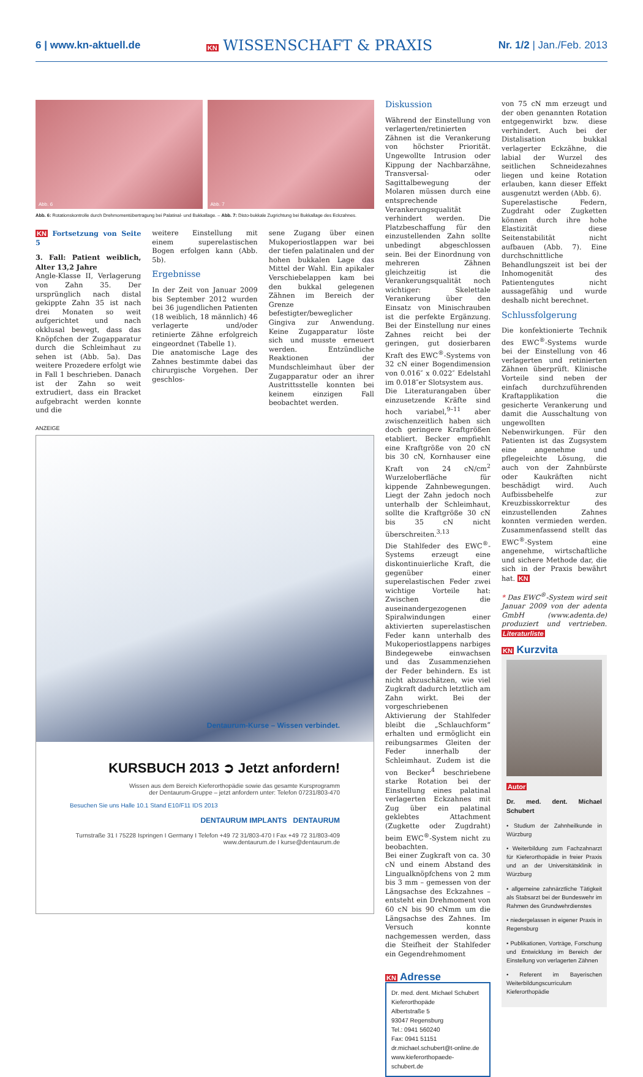6 | www.kn-aktuell.de KN WISSENSCHAFT & PRAXIS Nr. 1/2 | Jan./Feb. 2013
Abb. 6
Abb. 7
Abb. 6: Rotationskontrolle durch Drehmomentübertragung bei Palatinal- und Bukkallage. – Abb. 7: Disto-bukkale Zugrichtung bei Bukkallage des Eckzahnes.
KN Fortsetzung von Seite 5
3. Fall: Patient weiblich, Alter 13,2 Jahre
Angle-Klasse II, Verlagerung von Zahn 35. Der ursprünglich nach distal gekippte Zahn 35 ist nach drei Monaten so weit aufgerichtet und nach okklusal bewegt, dass das Knöpfchen der Zugapparatur durch die Schleimhaut zu sehen ist (Abb. 5a). Das weitere Prozedere erfolgt wie in Fall 1 beschrieben. Danach ist der Zahn so weit extrudiert, dass ein Bracket aufgebracht werden konnte und die
weitere Einstellung mit einem superelastischen Bogen erfolgen kann (Abb. 5b).
Ergebnisse
In der Zeit von Januar 2009 bis September 2012 wurden bei 36 jugendlichen Patienten (18 weiblich, 18 männlich) 46 verlagerte und/oder retinierte Zähne erfolgreich eingeordnet (Tabelle 1).
Die anatomische Lage des Zahnes bestimmte dabei das chirurgische Vorgehen. Der geschlos-
sene Zugang über einen Mukoperiostlappen war bei der tiefen palatinalen und der hohen bukkalen Lage das Mittel der Wahl. Ein apikaler Verschiebelappen kam bei den bukkal gelegenen Zähnen im Bereich der Grenze befestigter/beweglicher Gingiva zur Anwendung. Keine Zugapparatur löste sich und musste erneuert werden. Entzündliche Reaktionen der Mundschleimhaut über der Zugapparatur oder an ihrer Austrittsstelle konnten bei keinem einzigen Fall beobachtet werden.
ANZEIGE
Dentaurum-Kurse – Wissen verbindet.
KURSBUCH 2013 ➲ Jetzt anfordern!
Wissen aus dem Bereich Kieferorthopädie sowie das gesamte Kursprogramm
der Dentaurum-Gruppe – jetzt anfordern unter: Telefon 07231/803-470
Besuchen Sie uns Halle 10.1 Stand E10/F11 IDS 2013
DENTAURUM IMPLANTS DENTAURUM
Turnstraße 31 I 75228 Ispringen I Germany I Telefon +49 72 31/803-470 I Fax +49 72 31/803-409
www.dentaurum.de I kurse@dentaurum.de
Diskussion
Während der Einstellung von verlagerten/retinierten Zähnen ist die Verankerung von höchster Priorität. Ungewollte Intrusion oder Kippung der Nachbarzähne, Transversal- oder Sagittalbewegung der Molaren müssen durch eine entsprechende Verankerungsqualität verhindert werden. Die Platzbeschaffung für den einzustellenden Zahn sollte unbedingt abgeschlossen sein. Bei der Einordnung von mehreren Zähnen gleichzeitig ist die Verankerungsqualität noch wichtiger: Skelettale Verankerung über den Einsatz von Minischrauben ist die perfekte Ergänzung. Bei der Einstellung nur eines Zahnes reicht bei der geringen, gut dosierbaren Kraft des EWC<sup>®</sup>-Systems von 32 cN einer Bogendimension von 0.016″ x 0.022″ Edelstahl im 0.018″er Slotsystem aus.
Die Literaturangaben über einzusetzende Kräfte sind hoch variabel,<sup>9–11</sup> aber zwischenzeitlich haben sich doch geringere Kraftgrößen etabliert. Becker empfiehlt eine Kraftgröße von 20 cN bis 30 cN, Kornhauser eine Kraft von 24 cN/cm<sup>2</sup> Wurzeloberfläche für kippende Zahnbewegungen. Liegt der Zahn jedoch noch unterhalb der Schleimhaut, sollte die Kraftgröße 30 cN bis 35 cN nicht überschreiten.<sup>3,13</sup>
Die Stahlfeder des EWC<sup>®</sup>-Systems erzeugt eine diskontinuierliche Kraft, die gegenüber einer superelastischen Feder zwei wichtige Vorteile hat: Zwischen die auseinandergezogenen Spiralwindungen einer aktivierten superelastischen Feder kann unterhalb des Mukoperiostlappens narbiges Bindegewebe einwachsen und das Zusammenziehen der Feder behindern. Es ist nicht abzuschätzen, wie viel Zugkraft dadurch letztlich am Zahn wirkt. Bei der vorgeschriebenen Aktivierung der Stahlfeder bleibt die „Schlauchform“ erhalten und ermöglicht ein reibungsarmes Gleiten der Feder innerhalb der Schleimhaut. Zudem ist die von Becker<sup>4</sup> beschriebene starke Rotation bei der Einstellung eines palatinal verlagerten Eckzahnes mit Zug über ein palatinal geklebtes Attachment (Zugkette oder Zugdraht) beim EWC<sup>®</sup>-System nicht zu beobachten.
Bei einer Zugkraft von ca. 30 cN und einem Abstand des Lingualknöpfchens von 2 mm bis 3 mm – gemessen von der Längsachse des Eckzahnes – entsteht ein Drehmoment von 60 cN bis 90 cNmm um die Längsachse des Zahnes. Im Versuch konnte nachgemessen werden, dass die Steifheit der Stahlfeder ein Gegendrehmoment
KN Adresse
Dr. med. dent. Michael Schubert
Kieferorthopäde
Albertstraße 5
93047 Regensburg
Tel.: 0941 560240
Fax: 0941 51151
dr.michael.schubert@t-online.de
www.kieferorthopaede-schubert.de
von 75 cN mm erzeugt und der oben genannten Rotation entgegenwirkt bzw. diese verhindert. Auch bei der Distalisation bukkal verlagerter Eckzähne, die labial der Wurzel des seitlichen Schneidezahnes liegen und keine Rotation erlauben, kann dieser Effekt ausgenutzt werden (Abb. 6).
Superelastische Federn, Zugdraht oder Zugketten können durch ihre hohe Elastizität diese Seitenstabilität nicht aufbauen (Abb. 7). Eine durchschnittliche Behandlungszeit ist bei der Inhomogenität des Patientengutes nicht aussagefähig und wurde deshalb nicht berechnet.
Schlussfolgerung
Die konfektionierte Technik des EWC<sup>®</sup>-Systems wurde bei der Einstellung von 46 verlagerten und retinierten Zähnen überprüft. Klinische Vorteile sind neben der einfach durchzuführenden Kraftapplikation die gesicherte Verankerung und damit die Ausschaltung von ungewollten Nebenwirkungen. Für den Patienten ist das Zugsystem eine angenehme und pflegeleichte Lösung, die auch von der Zahnbürste oder Kaukräften nicht beschädigt wird. Auch Aufbissbehelfe zur Kreuzbisskorrektur des einzustellenden Zahnes konnten vermieden werden. Zusammenfassend stellt das EWC<sup>®</sup>-System eine angenehme, wirtschaftliche und sichere Methode dar, die sich in der Praxis bewährt hat. KN
* Das EWC<sup>®</sup>-System wird seit Januar 2009 von der adenta GmbH (www.adenta.de) produziert und vertrieben. Literaturliste
KN Kurzvita
Autor
Dr. med. dent. Michael Schubert
• Studium der Zahnheilkunde in Würzburg
• Weiterbildung zum Fachzahnarzt für Kieferorthopädie in freier Praxis und an der Universitätsklinik in Würzburg
• allgemeine zahnärztliche Tätigkeit als Stabsarzt bei der Bundeswehr im Rahmen des Grundwehrdienstes
• niedergelassen in eigener Praxis in Regensburg
• Publikationen, Vorträge, Forschung und Entwicklung im Bereich der Einstellung von verlagerten Zähnen
• Referent im Bayerischen Weiterbildungscurriculum Kieferorthopädie